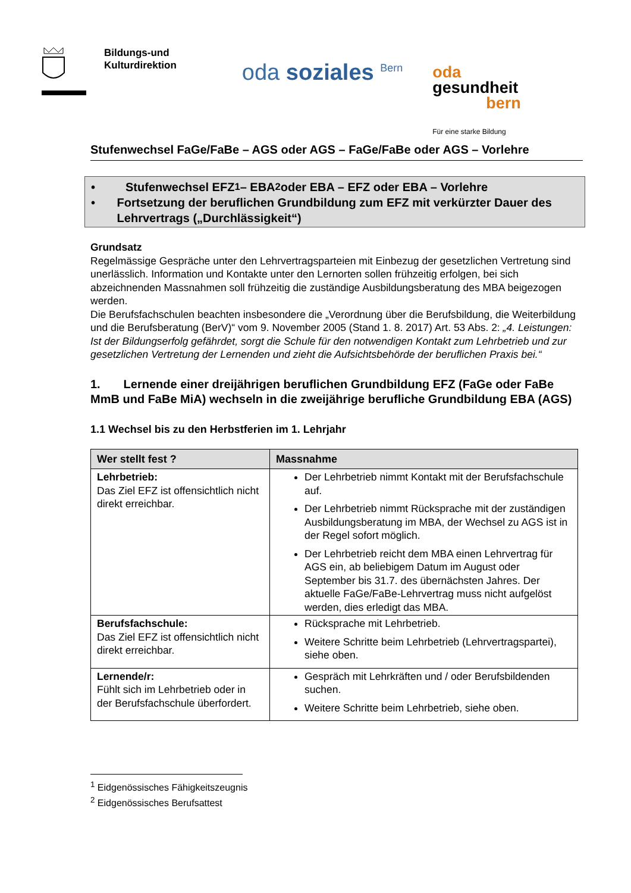Bildungs-und
Kulturdirektion
oda soziales <sup>Bern</sup>
oda
gesundheit
bern
Für eine starke Bildung
Stufenwechsel FaGe/FaBe – AGS oder AGS – FaGe/FaBe oder AGS – Vorlehre
• Stufenwechsel EFZ<sup>1</sup> – EBA<sup>2</sup> oder EBA – EFZ oder EBA – Vorlehre
•
Fortsetzung der beruflichen Grundbildung zum EFZ mit verkürzter Dauer des Lehrvertrags („Durchlässigkeit“)
Grundsatz
Regelmässige Gespräche unter den Lehrvertragsparteien mit Einbezug der gesetzlichen Vertretung sind unerlässlich. Information und Kontakte unter den Lernorten sollen frühzeitig erfolgen, bei sich abzeichnenden Massnahmen soll frühzeitig die zuständige Ausbildungsberatung des MBA beigezogen werden.
Die Berufsfachschulen beachten insbesondere die „Verordnung über die Berufsbildung, die Weiterbildung und die Berufsberatung (BerV)“ vom 9. November 2005 (Stand 1. 8. 2017) Art. 53 Abs. 2: „4. Leistungen: Ist der Bildungserfolg gefährdet, sorgt die Schule für den notwendigen Kontakt zum Lehrbetrieb und zur gesetzlichen Vertretung der Lernenden und zieht die Aufsichtsbehörde der beruflichen Praxis bei.“
1. Lernende einer dreijährigen beruflichen Grundbildung EFZ (FaGe oder FaBe MmB und FaBe MiA) wechseln in die zweijährige berufliche Grundbildung EBA (AGS)
1.1 Wechsel bis zu den Herbstferien im 1. Lehrjahr
| Wer stellt fest ? | Massnahme |
| --- | --- |
| Lehrbetrieb: Das Ziel EFZ ist offensichtlich nicht direkt erreichbar. | Der Lehrbetrieb nimmt Kontakt mit der Berufsfachschule auf. Der Lehrbetrieb nimmt Rücksprache mit der zuständigen Ausbildungsberatung im MBA, der Wechsel zu AGS ist in der Regel sofort möglich. Der Lehrbetrieb reicht dem MBA einen Lehrvertrag für AGS ein, ab beliebigem Datum im August oder September bis 31.7. des übernächsten Jahres. Der aktuelle FaGe/FaBe-Lehrvertrag muss nicht aufgelöst werden, dies erledigt das MBA. |
| Berufsfachschule: Das Ziel EFZ ist offensichtlich nicht direkt erreichbar. | Rücksprache mit Lehrbetrieb. Weitere Schritte beim Lehrbetrieb (Lehrvertragspartei), siehe oben. |
| Lernende/r: Fühlt sich im Lehrbetrieb oder in der Berufsfachschule überfordert. | Gespräch mit Lehrkräften und / oder Berufsbildenden suchen. Weitere Schritte beim Lehrbetrieb, siehe oben. |
<sup>1</sup> Eidgenössisches Fähigkeitszeugnis
<sup>2</sup> Eidgenössisches Berufsattest